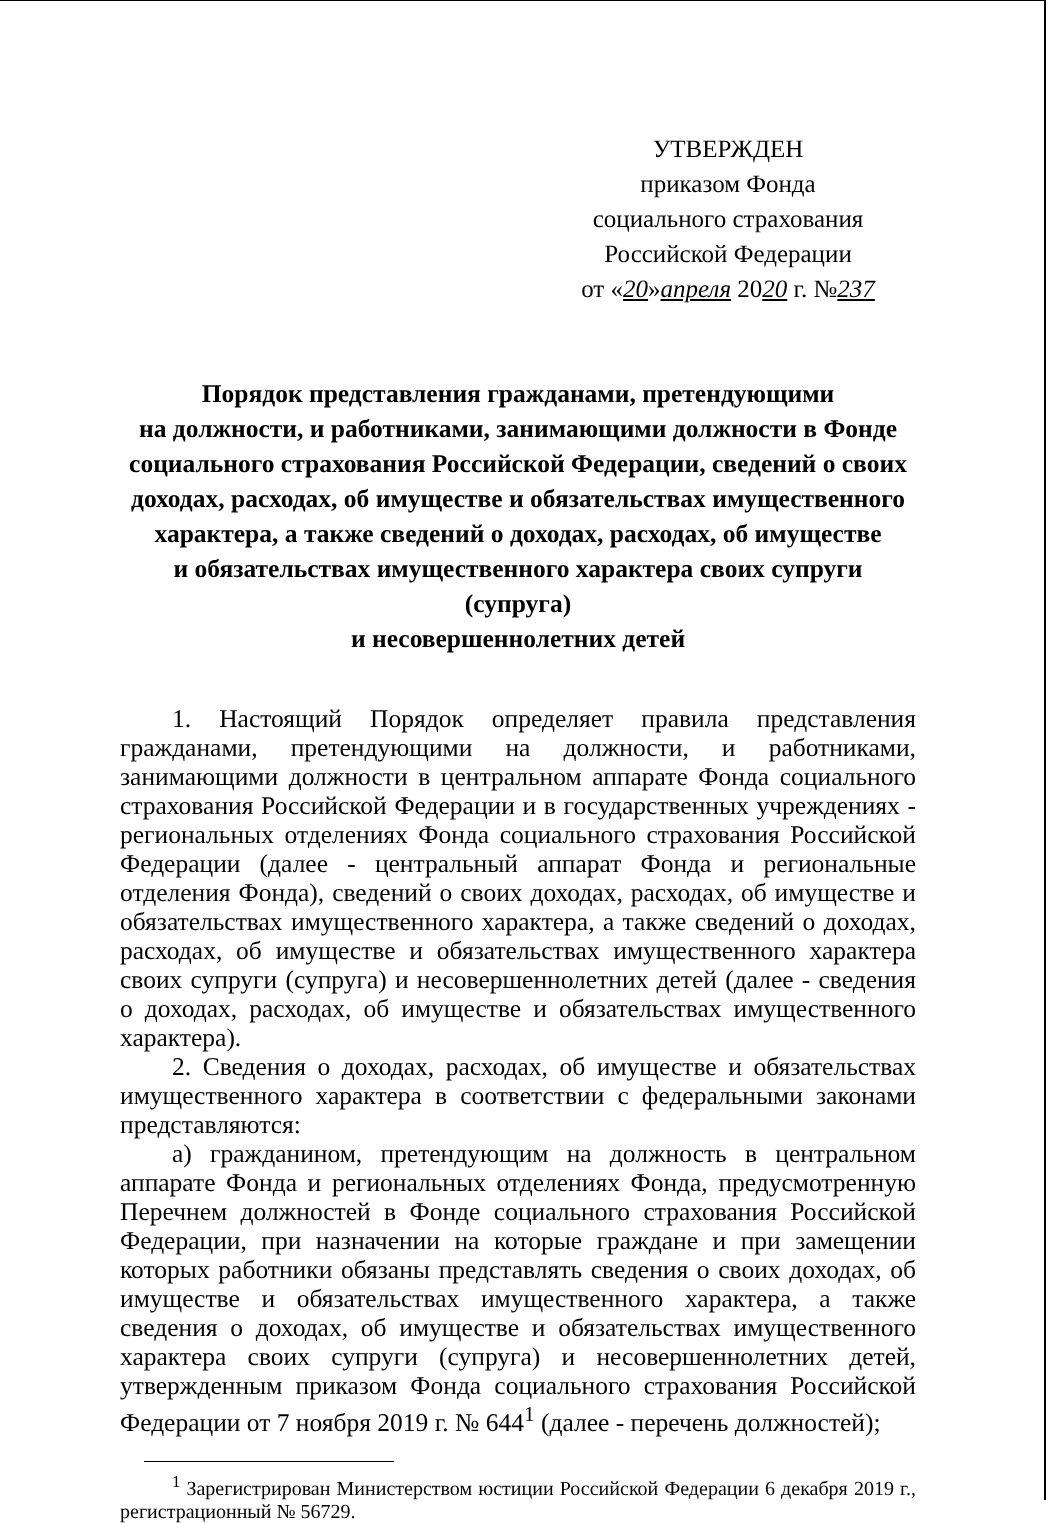УТВЕРЖДЕН
приказом Фонда
социального страхования
Российской Федерации
от «20»апреля 2020 г. №237
Порядок представления гражданами, претендующими
на должности, и работниками, занимающими должности в Фонде социального страхования Российской Федерации, сведений о своих доходах, расходах, об имуществе и обязательствах имущественного характера, а также сведений о доходах, расходах, об имуществе
и обязательствах имущественного характера своих супруги (супруга)
и несовершеннолетних детей
1. Настоящий Порядок определяет правила представления гражданами, претендующими на должности, и работниками, занимающими должности в центральном аппарате Фонда социального страхования Российской Федерации и в государственных учреждениях - региональных отделениях Фонда социального страхования Российской Федерации (далее - центральный аппарат Фонда и региональные отделения Фонда), сведений о своих доходах, расходах, об имуществе и обязательствах имущественного характера, а также сведений о доходах, расходах, об имуществе и обязательствах имущественного характера своих супруги (супруга) и несовершеннолетних детей (далее - сведения о доходах, расходах, об имуществе и обязательствах имущественного характера).
2. Сведения о доходах, расходах, об имуществе и обязательствах имущественного характера в соответствии с федеральными законами представляются:
а) гражданином, претендующим на должность в центральном аппарате Фонда и региональных отделениях Фонда, предусмотренную Перечнем должностей в Фонде социального страхования Российской Федерации, при назначении на которые граждане и при замещении которых работники обязаны представлять сведения о своих доходах, об имуществе и обязательствах имущественного характера, а также сведения о доходах, об имуществе и обязательствах имущественного характера своих супруги (супруга) и несовершеннолетних детей, утвержденным приказом Фонда социального страхования Российской Федерации от 7 ноября 2019 г. № 644<sup>1</sup> (далее - перечень должностей);
<sup>1</sup> Зарегистрирован Министерством юстиции Российской Федерации 6 декабря 2019 г., регистрационный № 56729.